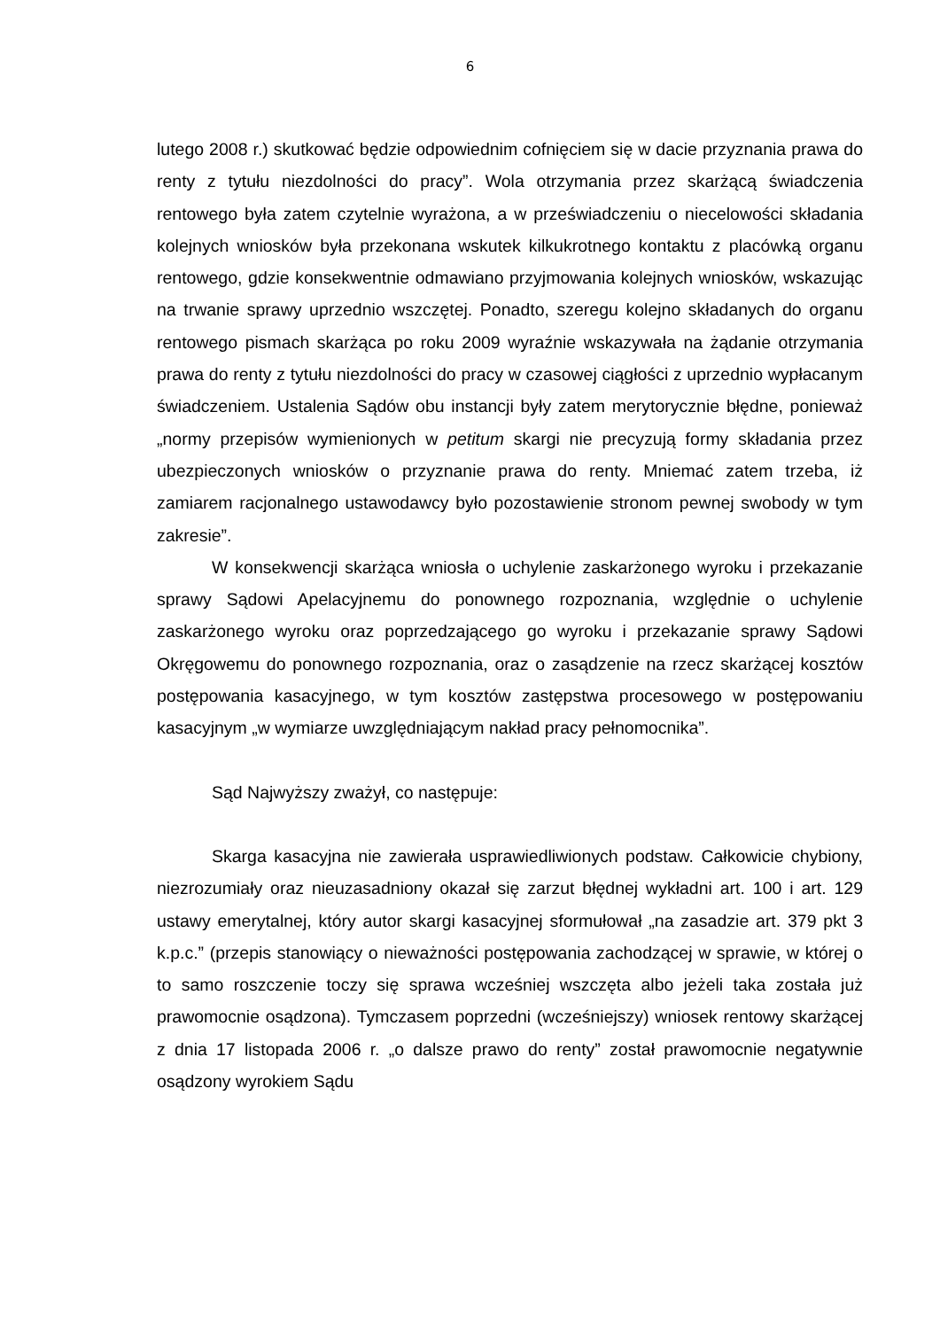6
lutego 2008 r.) skutkować będzie odpowiednim cofnięciem się w dacie przyznania prawa do renty z tytułu niezdolności do pracy”. Wola otrzymania przez skarżącą świadczenia rentowego była zatem czytelnie wyrażona, a w przeświadczeniu o niecelowości składania kolejnych wniosków była przekonana wskutek kilkukrotnego kontaktu z placówką organu rentowego, gdzie konsekwentnie odmawiano przyjmowania kolejnych wniosków, wskazując na trwanie sprawy uprzednio wszczętej. Ponadto, szeregu kolejno składanych do organu rentowego pismach skarżąca po roku 2009 wyraźnie wskazywała na żądanie otrzymania prawa do renty z tytułu niezdolności do pracy w czasowej ciągłości z uprzednio wypłacanym świadczeniem. Ustalenia Sądów obu instancji były zatem merytorycznie błędne, ponieważ „normy przepisów wymienionych w petitum skargi nie precyzują formy składania przez ubezpieczonych wniosków o przyznanie prawa do renty. Mniemać zatem trzeba, iż zamiarem racjonalnego ustawodawcy było pozostawienie stronom pewnej swobody w tym zakresie”.
W konsekwencji skarżąca wniosła o uchylenie zaskarżonego wyroku i przekazanie sprawy Sądowi Apelacyjnemu do ponownego rozpoznania, względnie o uchylenie zaskarżonego wyroku oraz poprzedzającego go wyroku i przekazanie sprawy Sądowi Okręgowemu do ponownego rozpoznania, oraz o zasądzenie na rzecz skarżącej kosztów postępowania kasacyjnego, w tym kosztów zastępstwa procesowego w postępowaniu kasacyjnym „w wymiarze uwzględniającym nakład pracy pełnomocnika”.
Sąd Najwyższy zważył, co następuje:
Skarga kasacyjna nie zawierała usprawiedliwionych podstaw. Całkowicie chybiony, niezrozumiały oraz nieuzasadniony okazał się zarzut błędnej wykładni art. 100 i art. 129 ustawy emerytalnej, który autor skargi kasacyjnej sformułował „na zasadzie art. 379 pkt 3 k.p.c.” (przepis stanowiący o nieważności postępowania zachodzącej w sprawie, w której o to samo roszczenie toczy się sprawa wcześniej wszczęta albo jeżeli taka została już prawomocnie osądzona). Tymczasem poprzedni (wcześniejszy) wniosek rentowy skarżącej z dnia 17 listopada 2006 r. „o dalsze prawo do renty” został prawomocnie negatywnie osądzony wyrokiem Sądu